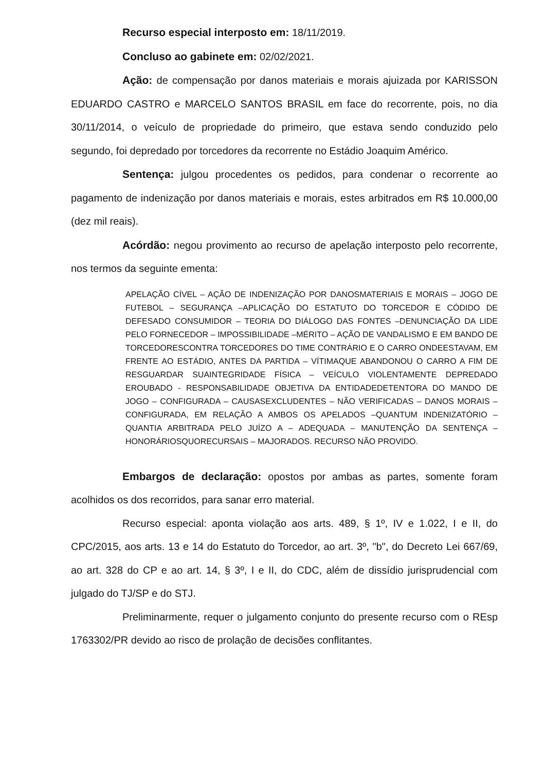Recurso especial interposto em: 18/11/2019.
Concluso ao gabinete em: 02/02/2021.
Ação: de compensação por danos materiais e morais ajuizada por KARISSON EDUARDO CASTRO e MARCELO SANTOS BRASIL em face do recorrente, pois, no dia 30/11/2014, o veículo de propriedade do primeiro, que estava sendo conduzido pelo segundo, foi depredado por torcedores da recorrente no Estádio Joaquim Américo.
Sentença: julgou procedentes os pedidos, para condenar o recorrente ao pagamento de indenização por danos materiais e morais, estes arbitrados em R$ 10.000,00 (dez mil reais).
Acórdão: negou provimento ao recurso de apelação interposto pelo recorrente, nos termos da seguinte ementa:
APELAÇÃO CÍVEL – AÇÃO DE INDENIZAÇÃO POR DANOSMATERIAIS E MORAIS – JOGO DE FUTEBOL – SEGURANÇA –APLICAÇÃO DO ESTATUTO DO TORCEDOR E CÓDIDO DE DEFESADO CONSUMIDOR – TEORIA DO DIÁLOGO DAS FONTES –DENUNCIAÇÃO DA LIDE PELO FORNECEDOR – IMPOSSIBILIDADE –MÉRITO – AÇÃO DE VANDALISMO E EM BANDO DE TORCEDORESCONTRA TORCEDORES DO TIME CONTRÁRIO E O CARRO ONDEESTAVAM, EM FRENTE AO ESTÁDIO, ANTES DA PARTIDA – VÍTIMAQUE ABANDONOU O CARRO A FIM DE RESGUARDAR SUAINTEGRIDADE FÍSICA – VEÍCULO VIOLENTAMENTE DEPREDADO EROUBADO - RESPONSABILIDADE OBJETIVA DA ENTIDADEDETENTORA DO MANDO DE JOGO – CONFIGURADA – CAUSASEXCLUDENTES – NÃO VERIFICADAS – DANOS MORAIS –CONFIGURADA, EM RELAÇÃO A AMBOS OS APELADOS –QUANTUM INDENIZATÓRIO – QUANTIA ARBITRADA PELO JUÍZO A – ADEQUADA – MANUTENÇÃO DA SENTENÇA – HONORÁRIOSQUORECURSAIS – MAJORADOS. RECURSO NÃO PROVIDO.
Embargos de declaração: opostos por ambas as partes, somente foram acolhidos os dos recorridos, para sanar erro material.
Recurso especial: aponta violação aos arts. 489, § 1º, IV e 1.022, I e II, do CPC/2015, aos arts. 13 e 14 do Estatuto do Torcedor, ao art. 3º, "b", do Decreto Lei 667/69, ao art. 328 do CP e ao art. 14, § 3º, I e II, do CDC, além de dissídio jurisprudencial com julgado do TJ/SP e do STJ.
Preliminarmente, requer o julgamento conjunto do presente recurso com o REsp 1763302/PR devido ao risco de prolação de decisões conflitantes.